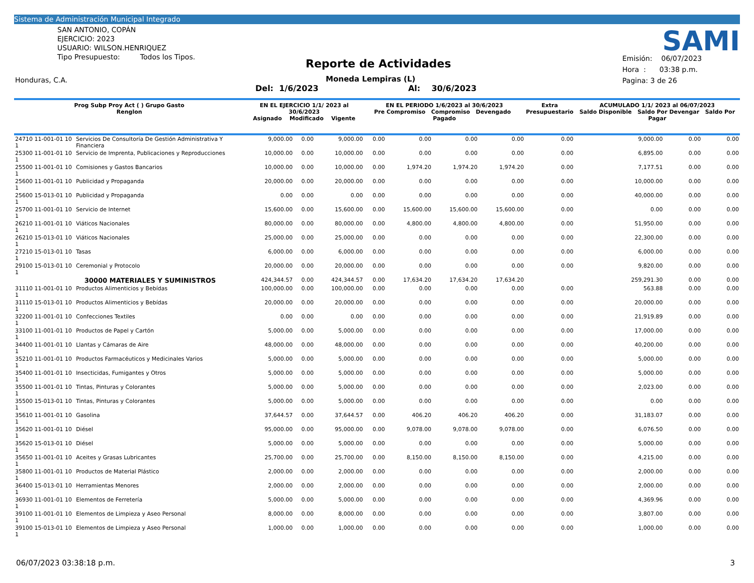Sistema de Administración Municipal Integrado
SAN ANTONIO, COPÁN
EJERCICIO: 2023
USUARIO: WILSON.HENRIQUEZ
Tipo Presupuesto: Todos los Tipos.
Honduras, C.A.
Reporte de Actividades
Moneda Lempiras (L)
Del: 1/6/2023 Al: 30/6/2023
SAMI
Emisión: 06/07/2023
Hora : 03:38 p.m.
Pagina: 3 de 26
| Prog Subp Proy Act ( ) Grupo Gasto Renglon | | EN EL EJERCICIO 1/1/ 2023 al 30/6/2023 Asignado Modificado Vigente | | | EN EL PERIODO 1/6/2023 al 30/6/2023 Pre Compromiso Compromiso Devengado Pagado | | | | Extra Presupuestario | ACUMULADO 1/1/ 2023 al 06/07/2023 Saldo Disponible Saldo Por Devengar Saldo Por Pagar | | |
| --- | --- | --- | --- | --- | --- | --- | --- | --- | --- | --- | --- | --- |
| 24710 11-001-01 10 1 | Servicios De Consultoría De Gestión Administrativa Y Financiera | 9,000.00 | 0.00 | 9,000.00 | 0.00 | 0.00 | 0.00 | 0.00 | 0.00 | 9,000.00 | 0.00 | 0.00 |
| 25300 11-001-01 10 1 | Servicio de Imprenta, Publicaciones y Reproducciones | 10,000.00 | 0.00 | 10,000.00 | 0.00 | 0.00 | 0.00 | 0.00 | 0.00 | 6,895.00 | 0.00 | 0.00 |
| 25500 11-001-01 10 1 | Comisiones y Gastos Bancarios | 10,000.00 | 0.00 | 10,000.00 | 0.00 | 1,974.20 | 1,974.20 | 1,974.20 | 0.00 | 7,177.51 | 0.00 | 0.00 |
| 25600 11-001-01 10 1 | Publicidad y Propaganda | 20,000.00 | 0.00 | 20,000.00 | 0.00 | 0.00 | 0.00 | 0.00 | 0.00 | 10,000.00 | 0.00 | 0.00 |
| 25600 15-013-01 10 1 | Publicidad y Propaganda | 0.00 | 0.00 | 0.00 | 0.00 | 0.00 | 0.00 | 0.00 | 0.00 | 40,000.00 | 0.00 | 0.00 |
| 25700 11-001-01 10 1 | Servicio de Internet | 15,600.00 | 0.00 | 15,600.00 | 0.00 | 15,600.00 | 15,600.00 | 15,600.00 | 0.00 | 0.00 | 0.00 | 0.00 |
| 26210 11-001-01 10 1 | Viáticos Nacionales | 80,000.00 | 0.00 | 80,000.00 | 0.00 | 4,800.00 | 4,800.00 | 4,800.00 | 0.00 | 51,950.00 | 0.00 | 0.00 |
| 26210 15-013-01 10 1 | Viáticos Nacionales | 25,000.00 | 0.00 | 25,000.00 | 0.00 | 0.00 | 0.00 | 0.00 | 0.00 | 22,300.00 | 0.00 | 0.00 |
| 27210 15-013-01 10 1 | Tasas | 6,000.00 | 0.00 | 6,000.00 | 0.00 | 0.00 | 0.00 | 0.00 | 0.00 | 6,000.00 | 0.00 | 0.00 |
| 29100 15-013-01 10 1 | Ceremonial y Protocolo | 20,000.00 | 0.00 | 20,000.00 | 0.00 | 0.00 | 0.00 | 0.00 | 0.00 | 9,820.00 | 0.00 | 0.00 |
| 30000 MATERIALES Y SUMINISTROS | | 424,344.57 | 0.00 | 424,344.57 | 0.00 | 17,634.20 | 17,634.20 | 17,634.20 | | 259,291.30 | 0.00 | 0.00 |
| 31110 11-001-01 10 1 | Productos Alimenticios y Bebídas | 100,000.00 | 0.00 | 100,000.00 | 0.00 | 0.00 | 0.00 | 0.00 | 0.00 | 563.88 | 0.00 | 0.00 |
| 31110 15-013-01 10 1 | Productos Alimenticios y Bebídas | 20,000.00 | 0.00 | 20,000.00 | 0.00 | 0.00 | 0.00 | 0.00 | 0.00 | 20,000.00 | 0.00 | 0.00 |
| 32200 11-001-01 10 1 | Confecciones Textiles | 0.00 | 0.00 | 0.00 | 0.00 | 0.00 | 0.00 | 0.00 | 0.00 | 21,919.89 | 0.00 | 0.00 |
| 33100 11-001-01 10 1 | Productos de Papel y Cartón | 5,000.00 | 0.00 | 5,000.00 | 0.00 | 0.00 | 0.00 | 0.00 | 0.00 | 17,000.00 | 0.00 | 0.00 |
| 34400 11-001-01 10 1 | Llantas y Cámaras de Aire | 48,000.00 | 0.00 | 48,000.00 | 0.00 | 0.00 | 0.00 | 0.00 | 0.00 | 40,200.00 | 0.00 | 0.00 |
| 35210 11-001-01 10 1 | Productos Farmacéuticos y Medicinales Varios | 5,000.00 | 0.00 | 5,000.00 | 0.00 | 0.00 | 0.00 | 0.00 | 0.00 | 5,000.00 | 0.00 | 0.00 |
| 35400 11-001-01 10 1 | Insecticidas, Fumigantes y Otros | 5,000.00 | 0.00 | 5,000.00 | 0.00 | 0.00 | 0.00 | 0.00 | 0.00 | 5,000.00 | 0.00 | 0.00 |
| 35500 11-001-01 10 1 | Tintas, Pinturas y Colorantes | 5,000.00 | 0.00 | 5,000.00 | 0.00 | 0.00 | 0.00 | 0.00 | 0.00 | 2,023.00 | 0.00 | 0.00 |
| 35500 15-013-01 10 1 | Tintas, Pinturas y Colorantes | 5,000.00 | 0.00 | 5,000.00 | 0.00 | 0.00 | 0.00 | 0.00 | 0.00 | 0.00 | 0.00 | 0.00 |
| 35610 11-001-01 10 1 | Gasolina | 37,644.57 | 0.00 | 37,644.57 | 0.00 | 406.20 | 406.20 | 406.20 | 0.00 | 31,183.07 | 0.00 | 0.00 |
| 35620 11-001-01 10 1 | Diésel | 95,000.00 | 0.00 | 95,000.00 | 0.00 | 9,078.00 | 9,078.00 | 9,078.00 | 0.00 | 6,076.50 | 0.00 | 0.00 |
| 35620 15-013-01 10 1 | Diésel | 5,000.00 | 0.00 | 5,000.00 | 0.00 | 0.00 | 0.00 | 0.00 | 0.00 | 5,000.00 | 0.00 | 0.00 |
| 35650 11-001-01 10 1 | Aceites y Grasas Lubricantes | 25,700.00 | 0.00 | 25,700.00 | 0.00 | 8,150.00 | 8,150.00 | 8,150.00 | 0.00 | 4,215.00 | 0.00 | 0.00 |
| 35800 11-001-01 10 1 | Productos de Material Plástico | 2,000.00 | 0.00 | 2,000.00 | 0.00 | 0.00 | 0.00 | 0.00 | 0.00 | 2,000.00 | 0.00 | 0.00 |
| 36400 15-013-01 10 1 | Herramientas Menores | 2,000.00 | 0.00 | 2,000.00 | 0.00 | 0.00 | 0.00 | 0.00 | 0.00 | 2,000.00 | 0.00 | 0.00 |
| 36930 11-001-01 10 1 | Elementos de Ferretería | 5,000.00 | 0.00 | 5,000.00 | 0.00 | 0.00 | 0.00 | 0.00 | 0.00 | 4,369.96 | 0.00 | 0.00 |
| 39100 11-001-01 10 1 | Elementos de Limpieza y Aseo Personal | 8,000.00 | 0.00 | 8,000.00 | 0.00 | 0.00 | 0.00 | 0.00 | 0.00 | 3,807.00 | 0.00 | 0.00 |
| 39100 15-013-01 10 1 | Elementos de Limpieza y Aseo Personal | 1,000.00 | 0.00 | 1,000.00 | 0.00 | 0.00 | 0.00 | 0.00 | 0.00 | 1,000.00 | 0.00 | 0.00 |
06/07/2023 03:38:18 p.m. 3